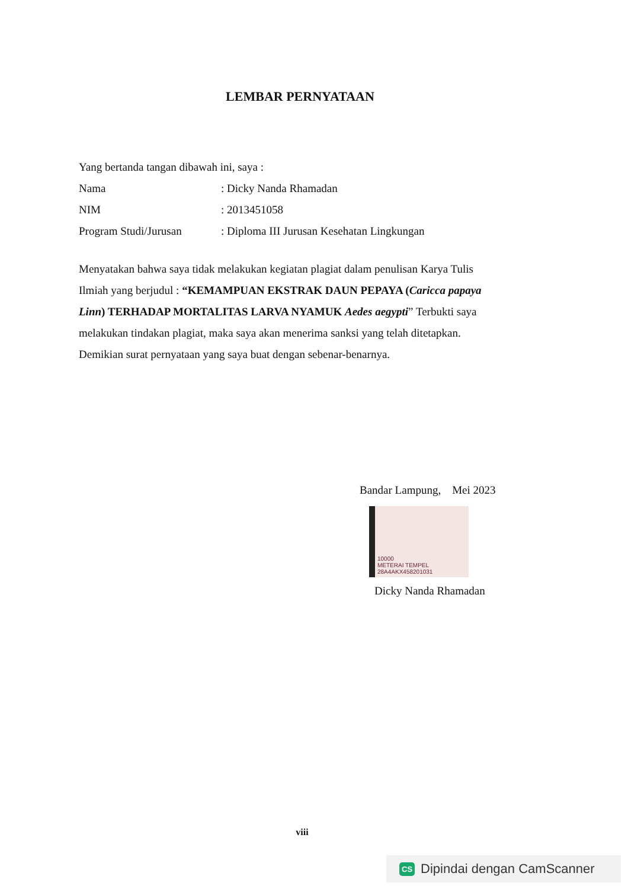LEMBAR PERNYATAAN
Yang bertanda tangan dibawah ini, saya :
Nama: Dicky Nanda Rhamadan
NIM: 2013451058
Program Studi/Jurusan: Diploma III Jurusan Kesehatan Lingkungan
Menyatakan bahwa saya tidak melakukan kegiatan plagiat dalam penulisan Karya Tulis Ilmiah yang berjudul : “KEMAMPUAN EKSTRAK DAUN PEPAYA (Caricca papaya Linn) TERHADAP MORTALITAS LARVA NYAMUK Aedes aegypti” Terbukti saya melakukan tindakan plagiat, maka saya akan menerima sanksi yang telah ditetapkan. Demikian surat pernyataan yang saya buat dengan sebenar-benarnya.
Bandar Lampung, Mei 2023
10000
METERAI TEMPEL
28A4AKX458201031
Dicky Nanda Rhamadan
viii
CS Dipindai dengan CamScanner